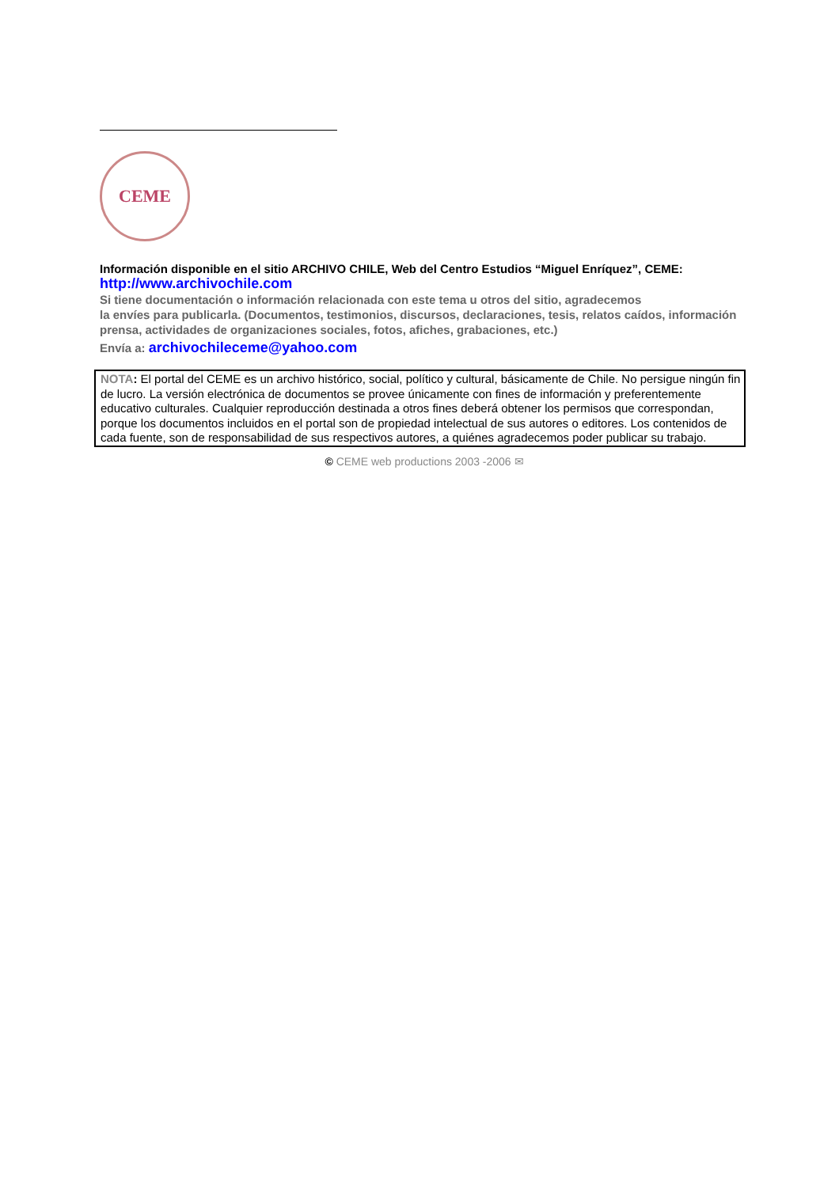CEME
Información disponible en el sitio ARCHIVO CHILE, Web del Centro Estudios “Miguel Enríquez”, CEME:
http://www.archivochile.com
Si tiene documentación o información relacionada con este tema u otros del sitio, agradecemos
la envíes para publicarla. (Documentos, testimonios, discursos, declaraciones, tesis, relatos caídos, información prensa, actividades de organizaciones sociales, fotos, afiches, grabaciones, etc.)
Envía a: archivochileceme@yahoo.com
NOTA: El portal del CEME es un archivo histórico, social, político y cultural, básicamente de Chile. No persigue ningún fin de lucro. La versión electrónica de documentos se provee únicamente con fines de información y preferentemente educativo culturales. Cualquier reproducción destinada a otros fines deberá obtener los permisos que correspondan, porque los documentos incluidos en el portal son de propiedad intelectual de sus autores o editores. Los contenidos de cada fuente, son de responsabilidad de sus respectivos autores, a quiénes agradecemos poder publicar su trabajo.
© CEME web productions 2003 -2006 ✉